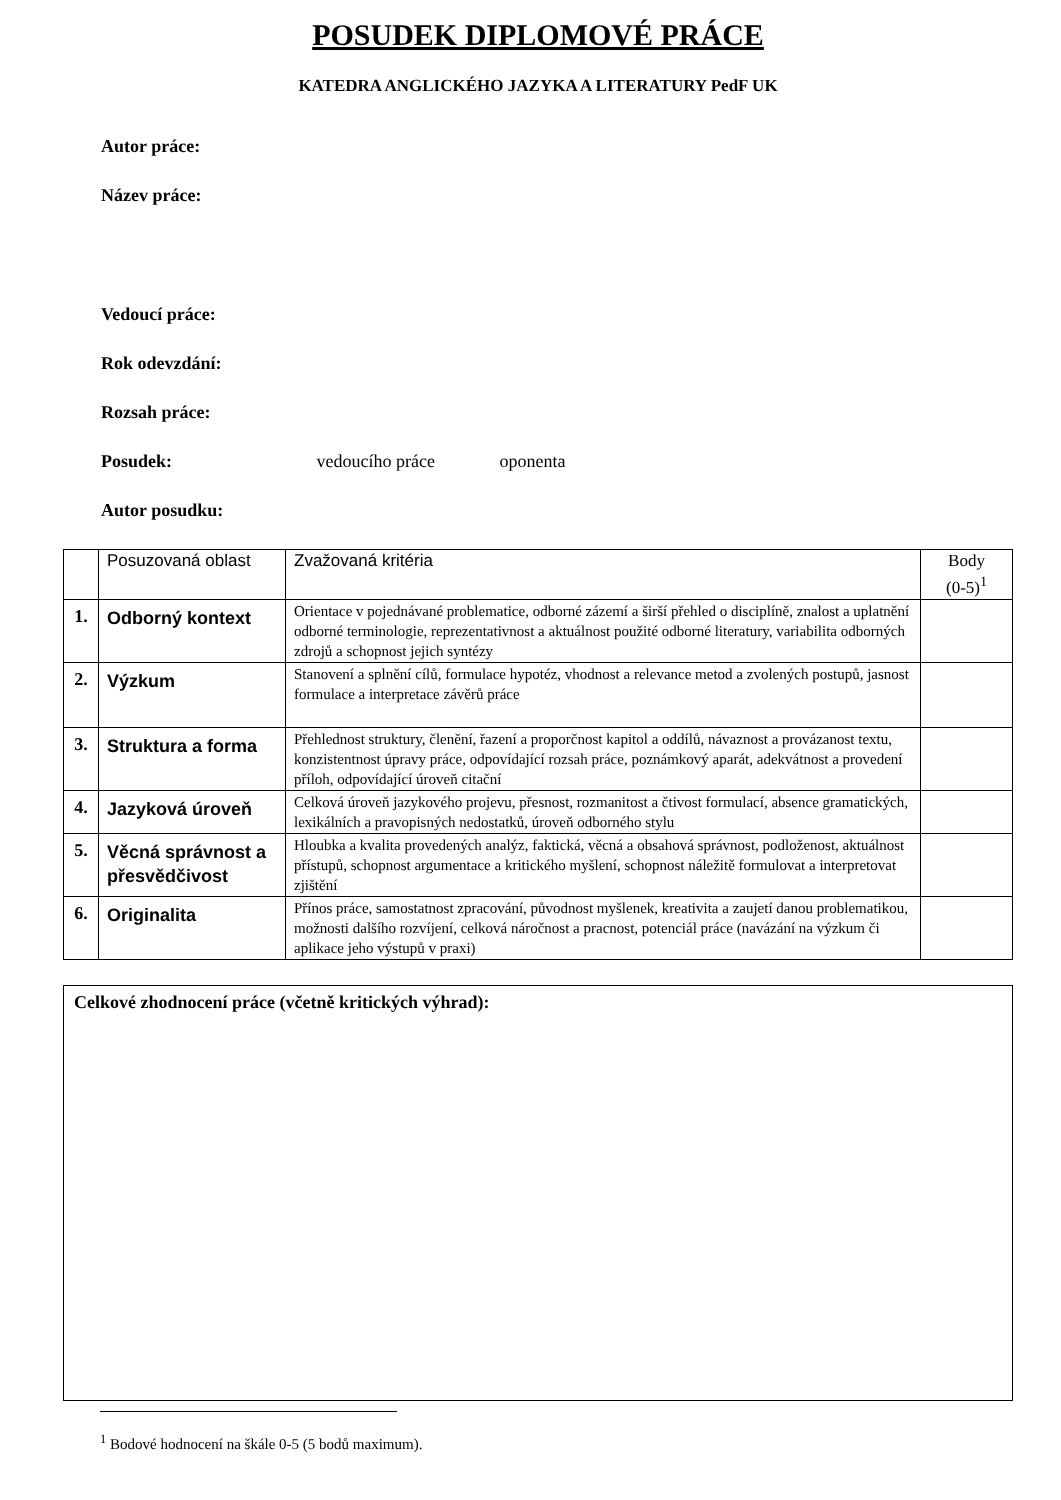POSUDEK DIPLOMOVÉ PRÁCE
KATEDRA ANGLICKÉHO JAZYKA A LITERATURY PedF UK
Autor práce:
Název práce:
Vedoucí práce:
Rok odevzdání:
Rozsah práce:
Posudek: vedoucího práce oponenta
Autor posudku:
| | Posuzovaná oblast | Zvažovaná kritéria | Body (0-5)<sup>1</sup> |
| --- | --- | --- | --- |
| 1. | Odborný kontext | Orientace v pojednávané problematice, odborné zázemí a širší přehled o disciplíně, znalost a uplatnění odborné terminologie, reprezentativnost a aktuálnost použité odborné literatury, variabilita odborných zdrojů a schopnost jejich syntézy | |
| 2. | Výzkum | Stanovení a splnění cílů, formulace hypotéz, vhodnost a relevance metod a zvolených postupů, jasnost formulace a interpretace závěrů práce | |
| 3. | Struktura a forma | Přehlednost struktury, členění, řazení a proporčnost kapitol a oddílů, návaznost a provázanost textu, konzistentnost úpravy práce, odpovídající rozsah práce, poznámkový aparát, adekvátnost a provedení příloh, odpovídající úroveň citační | |
| 4. | Jazyková úroveň | Celková úroveň jazykového projevu, přesnost, rozmanitost a čtivost formulací, absence gramatických, lexikálních a pravopisných nedostatků, úroveň odborného stylu | |
| 5. | Věcná správnost a přesvědčivost | Hloubka a kvalita provedených analýz, faktická, věcná a obsahová správnost, podloženost, aktuálnost přístupů, schopnost argumentace a kritického myšlení, schopnost náležitě formulovat a interpretovat zjištění | |
| 6. | Originalita | Přínos práce, samostatnost zpracování, původnost myšlenek, kreativita a zaujetí danou problematikou, možnosti dalšího rozvíjení, celková náročnost a pracnost, potenciál práce (navázání na výzkum či aplikace jeho výstupů v praxi) | |
Celkové zhodnocení práce (včetně kritických výhrad):
<sup>1</sup> Bodové hodnocení na škále 0-5 (5 bodů maximum).